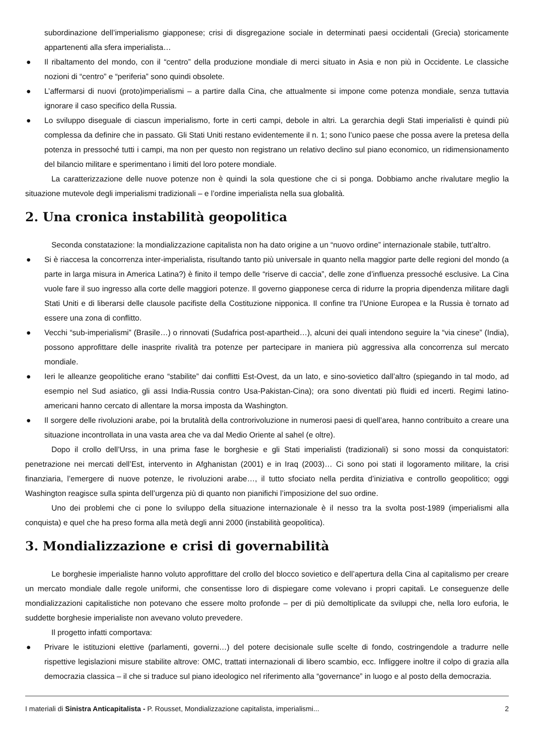subordinazione dell’imperialismo giapponese; crisi di disgregazione sociale in determinati paesi occidentali (Grecia) storicamente appartenenti alla sfera imperialista…
● Il ribaltamento del mondo, con il “centro” della produzione mondiale di merci situato in Asia e non più in Occidente. Le classiche nozioni di “centro” e “periferia” sono quindi obsolete.
● L’affermarsi di nuovi (proto)imperialismi – a partire dalla Cina, che attualmente si impone come potenza mondiale, senza tuttavia ignorare il caso specifico della Russia.
● Lo sviluppo diseguale di ciascun imperialismo, forte in certi campi, debole in altri. La gerarchia degli Stati imperialisti è quindi più complessa da definire che in passato. Gli Stati Uniti restano evidentemente il n. 1; sono l’unico paese che possa avere la pretesa della potenza in pressoché tutti i campi, ma non per questo non registrano un relativo declino sul piano economico, un ridimensionamento del bilancio militare e sperimentano i limiti del loro potere mondiale.
La caratterizzazione delle nuove potenze non è quindi la sola questione che ci si ponga. Dobbiamo anche rivalutare meglio la situazione mutevole degli imperialismi tradizionali – e l’ordine imperialista nella sua globalità.
2. Una cronica instabilità geopolitica
Seconda constatazione: la mondializzazione capitalista non ha dato origine a un “nuovo ordine” internazionale stabile, tutt’altro.
● Si è riaccesa la concorrenza inter-imperialista, risultando tanto più universale in quanto nella maggior parte delle regioni del mondo (a parte in larga misura in America Latina?) è finito il tempo delle “riserve di caccia”, delle zone d’influenza pressoché esclusive. La Cina vuole fare il suo ingresso alla corte delle maggiori potenze. Il governo giapponese cerca di ridurre la propria dipendenza militare dagli Stati Uniti e di liberarsi delle clausole pacifiste della Costituzione nipponica. Il confine tra l’Unione Europea e la Russia è tornato ad essere una zona di conflitto.
● Vecchi “sub-imperialismi” (Brasile…) o rinnovati (Sudafrica post-apartheid…), alcuni dei quali intendono seguire la “via cinese” (India), possono approfittare delle inasprite rivalità tra potenze per partecipare in maniera più aggressiva alla concorrenza sul mercato mondiale.
● Ieri le alleanze geopolitiche erano “stabilite” dai conflitti Est-Ovest, da un lato, e sino-sovietico dall’altro (spiegando in tal modo, ad esempio nel Sud asiatico, gli assi India-Russia contro Usa-Pakistan-Cina); ora sono diventati più fluidi ed incerti. Regimi latino-americani hanno cercato di allentare la morsa imposta da Washington.
● Il sorgere delle rivoluzioni arabe, poi la brutalità della controrivoluzione in numerosi paesi di quell’area, hanno contribuito a creare una situazione incontrollata in una vasta area che va dal Medio Oriente al sahel (e oltre).
Dopo il crollo dell’Urss, in una prima fase le borghesie e gli Stati imperialisti (tradizionali) si sono mossi da conquistatori: penetrazione nei mercati dell’Est, intervento in Afghanistan (2001) e in Iraq (2003)… Ci sono poi stati il logoramento militare, la crisi finanziaria, l’emergere di nuove potenze, le rivoluzioni arabe…, il tutto sfociato nella perdita d’iniziativa e controllo geopolitico; oggi Washington reagisce sulla spinta dell’urgenza più di quanto non pianifichi l’imposizione del suo ordine.
Uno dei problemi che ci pone lo sviluppo della situazione internazionale è il nesso tra la svolta post-1989 (imperialismi alla conquista) e quel che ha preso forma alla metà degli anni 2000 (instabilità geopolitica).
3. Mondializzazione e crisi di governabilità
Le borghesie imperialiste hanno voluto approfittare del crollo del blocco sovietico e dell’apertura della Cina al capitalismo per creare un mercato mondiale dalle regole uniformi, che consentisse loro di dispiegare come volevano i propri capitali. Le conseguenze delle mondializzazioni capitalistiche non potevano che essere molto profonde – per di più demoltiplicate da sviluppi che, nella loro euforia, le suddette borghesie imperialiste non avevano voluto prevedere.
Il progetto infatti comportava:
● Privare le istituzioni elettive (parlamenti, governi…) del potere decisionale sulle scelte di fondo, costringendole a tradurre nelle rispettive legislazioni misure stabilite altrove: OMC, trattati internazionali di libero scambio, ecc. Infliggere inoltre il colpo di grazia alla democrazia classica – il che si traduce sul piano ideologico nel riferimento alla “governance” in luogo e al posto della democrazia.
I materiali di Sinistra Anticapitalista - P. Rousset, Mondializzazione capitalista, imperialismi... 2